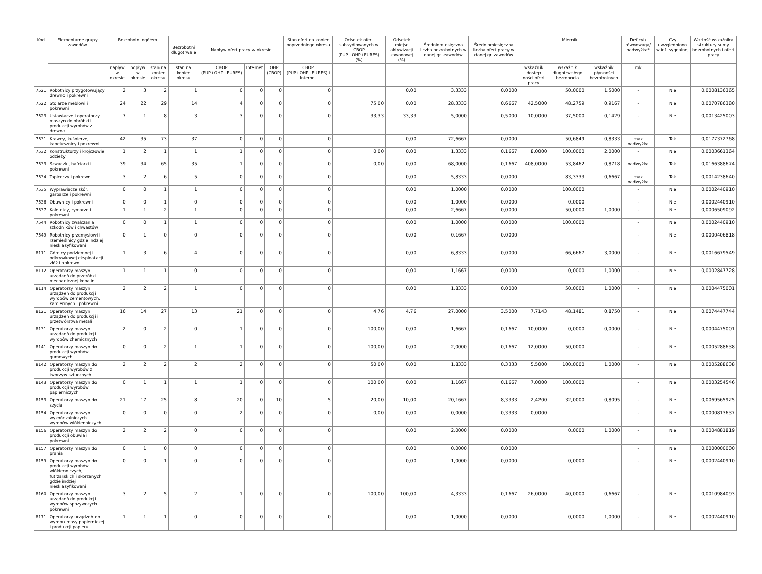| Kod | Elementarne grupy zawodów | Bezrobotni ogółem | | | Bezrobotni długotrwale | Napływ ofert pracy w okresie | | | Stan ofert na koniec poprzedniego okresu | Odsetek ofert subsydiowanych w CBOP (PUP+OHP+EURES) (%) | Odsetek miejsc aktywizacji zawodowej (%) | Średniomiesięczna liczba bezrobotnych w danej gr. zawodów | Średniomiesięczna liczba ofert pracy w danej gr. zawodów | Mierniki | | | Deficyt/ równowaga/ nadwyżka* | Czy uwzględniono w inf. sygnalnej | Wartość wskaźnika struktury sumy bezrobotnych i ofert pracy |
| --- | --- | --- | --- | --- | --- | --- | --- | --- | --- | --- | --- | --- | --- | --- | --- | --- | --- | --- | --- |
| | | napływ w okresie | odpływ w okresie | stan na koniec okresu | stan na koniec okresu | CBOP (PUP+OHP+EURES) | Internet | OHP (CBOP) | CBOP (PUP+OHP+EURES) i Internet | | | | | wskaźnik dostęp ności ofert pracy | wskaźnik długotrwałego bezrobocia | wskaźnik płynności bezrobotnych | rok | | |
| 7521 | Robotnicy przygotowujący drewno i pokrewni | 2 | 3 | 2 | 1 | 0 | 0 | 0 | 0 | | 0,00 | 3,3333 | 0,0000 | | 50,0000 | 1,5000 | - | Nie | 0,0008136365 |
| 7522 | Stolarze meblowi i pokrewni | 24 | 22 | 29 | 14 | 4 | 0 | 0 | 0 | 75,00 | 0,00 | 28,3333 | 0,6667 | 42,5000 | 48,2759 | 0,9167 | - | Nie | 0,0070786380 |
| 7523 | Ustawiacze i operatorzy maszyn do obróbki i produkcji wyrobów z drewna | 7 | 1 | 8 | 3 | 3 | 0 | 0 | 0 | 33,33 | 33,33 | 5,0000 | 0,5000 | 10,0000 | 37,5000 | 0,1429 | - | Nie | 0,0013425003 |
| 7531 | Krawcy, kuśnierze, kapelusznicy i pokrewni | 42 | 35 | 73 | 37 | 0 | 0 | 0 | 0 | | 0,00 | 72,6667 | 0,0000 | | 50,6849 | 0,8333 | max nadwyżka | Tak | 0,0177372768 |
| 7532 | Konstruktorzy i krojczowie odzieży | 1 | 2 | 1 | 1 | 1 | 0 | 0 | 0 | 0,00 | 0,00 | 1,3333 | 0,1667 | 8,0000 | 100,0000 | 2,0000 | - | Nie | 0,0003661364 |
| 7533 | Szwaczki, hafciarki i pokrewni | 39 | 34 | 65 | 35 | 1 | 0 | 0 | 0 | 0,00 | 0,00 | 68,0000 | 0,1667 | 408,0000 | 53,8462 | 0,8718 | nadwyżka | Tak | 0,0166388674 |
| 7534 | Tapicerzy i pokrewni | 3 | 2 | 6 | 5 | 0 | 0 | 0 | 0 | | 0,00 | 5,8333 | 0,0000 | | 83,3333 | 0,6667 | max nadwyżka | Tak | 0,0014238640 |
| 7535 | Wyprawiacze skór, garbarze i pokrewni | 0 | 0 | 1 | 1 | 0 | 0 | 0 | 0 | | 0,00 | 1,0000 | 0,0000 | | 100,0000 | | - | Nie | 0,0002440910 |
| 7536 | Obuwnicy i pokrewni | 0 | 0 | 1 | 0 | 0 | 0 | 0 | 0 | | 0,00 | 1,0000 | 0,0000 | | 0,0000 | | - | Nie | 0,0002440910 |
| 7537 | Kaletnicy, rymarze i pokrewni | 1 | 1 | 2 | 1 | 0 | 0 | 0 | 0 | | 0,00 | 2,6667 | 0,0000 | | 50,0000 | 1,0000 | - | Nie | 0,0006509092 |
| 7544 | Robotnicy zwalczania szkodników i chwastów | 0 | 0 | 1 | 1 | 0 | 0 | 0 | 0 | | 0,00 | 1,0000 | 0,0000 | | 100,0000 | | - | Nie | 0,0002440910 |
| 7549 | Robotnicy przemysłowi i rzemieślnicy gdzie indziej niesklasyfikowani | 0 | 1 | 0 | 0 | 0 | 0 | 0 | 0 | | 0,00 | 0,1667 | 0,0000 | | | | - | Nie | 0,0000406818 |
| 8111 | Górnicy podziemnej i odkrywkowej eksploatacji złóż i pokrewni | 1 | 3 | 6 | 4 | 0 | 0 | 0 | 0 | | 0,00 | 6,8333 | 0,0000 | | 66,6667 | 3,0000 | - | Nie | 0,0016679549 |
| 8112 | Operatorzy maszyn i urządzeń do przeróbki mechanicznej kopalin | 1 | 1 | 1 | 0 | 0 | 0 | 0 | 0 | | 0,00 | 1,1667 | 0,0000 | | 0,0000 | 1,0000 | - | Nie | 0,0002847728 |
| 8114 | Operatorzy maszyn i urządzeń do produkcji wyrobów cementowych, kamiennych i pokrewni | 2 | 2 | 2 | 1 | 0 | 0 | 0 | 0 | | 0,00 | 1,8333 | 0,0000 | | 50,0000 | 1,0000 | - | Nie | 0,0004475001 |
| 8121 | Operatorzy maszyn i urządzeń do produkcji i przetwórstwa metali | 16 | 14 | 27 | 13 | 21 | 0 | 0 | 0 | 4,76 | 4,76 | 27,0000 | 3,5000 | 7,7143 | 48,1481 | 0,8750 | - | Nie | 0,0074447744 |
| 8131 | Operatorzy maszyn i urządzeń do produkcji wyrobów chemicznych | 2 | 0 | 2 | 0 | 1 | 0 | 0 | 0 | 100,00 | 0,00 | 1,6667 | 0,1667 | 10,0000 | 0,0000 | 0,0000 | - | Nie | 0,0004475001 |
| 8141 | Operatorzy maszyn do produkcji wyrobów gumowych | 0 | 0 | 2 | 1 | 1 | 0 | 0 | 0 | 100,00 | 0,00 | 2,0000 | 0,1667 | 12,0000 | 50,0000 | | - | Nie | 0,0005288638 |
| 8142 | Operatorzy maszyn do produkcji wyrobów z tworzyw sztucznych | 2 | 2 | 2 | 2 | 2 | 0 | 0 | 0 | 50,00 | 0,00 | 1,8333 | 0,3333 | 5,5000 | 100,0000 | 1,0000 | - | Nie | 0,0005288638 |
| 8143 | Operatorzy maszyn do produkcji wyrobów papierniczych | 0 | 1 | 1 | 1 | 1 | 0 | 0 | 0 | 100,00 | 0,00 | 1,1667 | 0,1667 | 7,0000 | 100,0000 | | - | Nie | 0,0003254546 |
| 8153 | Operatorzy maszyn do szycia | 21 | 17 | 25 | 8 | 20 | 0 | 10 | 5 | 20,00 | 10,00 | 20,1667 | 8,3333 | 2,4200 | 32,0000 | 0,8095 | - | Nie | 0,0069565925 |
| 8154 | Operatorzy maszyn wykończalniczych wyrobów włókienniczych | 0 | 0 | 0 | 0 | 2 | 0 | 0 | 0 | 0,00 | 0,00 | 0,0000 | 0,3333 | 0,0000 | | | - | Nie | 0,0000813637 |
| 8156 | Operatorzy maszyn do produkcji obuwia i pokrewni | 2 | 2 | 2 | 0 | 0 | 0 | 0 | 0 | | 0,00 | 2,0000 | 0,0000 | | 0,0000 | 1,0000 | - | Nie | 0,0004881819 |
| 8157 | Operatorzy maszyn do prania | 0 | 1 | 0 | 0 | 0 | 0 | 0 | 0 | | 0,00 | 0,0000 | 0,0000 | | | | - | Nie | 0,0000000000 |
| 8159 | Operatorzy maszyn do produkcji wyrobów włókienniczych, futrzarskich i skórzanych gdzie indziej niesklasyfikowani | 0 | 0 | 1 | 0 | 0 | 0 | 0 | 0 | | 0,00 | 1,0000 | 0,0000 | | 0,0000 | | - | Nie | 0,0002440910 |
| 8160 | Operatorzy maszyn i urządzeń do produkcji wyrobów spożywczych i pokrewni | 3 | 2 | 5 | 2 | 1 | 0 | 0 | 0 | 100,00 | 100,00 | 4,3333 | 0,1667 | 26,0000 | 40,0000 | 0,6667 | - | Nie | 0,0010984093 |
| 8171 | Operatorzy urządzeń do wyrobu masy papierniczej i produkcji papieru | 1 | 1 | 1 | 0 | 0 | 0 | 0 | 0 | | 0,00 | 1,0000 | 0,0000 | | 0,0000 | 1,0000 | - | Nie | 0,0002440910 |